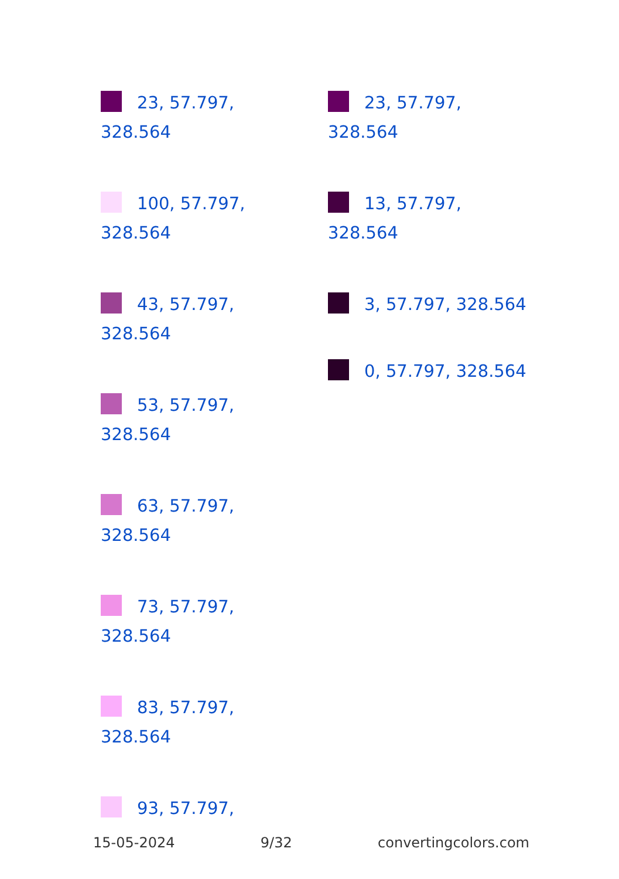23, 57.797, 328.564
100, 57.797, 328.564
43, 57.797, 328.564
53, 57.797, 328.564
63, 57.797, 328.564
73, 57.797, 328.564
83, 57.797, 328.564
93, 57.797,
23, 57.797, 328.564
13, 57.797, 328.564
3, 57.797, 328.564
0, 57.797, 328.564
15-05-2024 9/32 convertingcolors.com